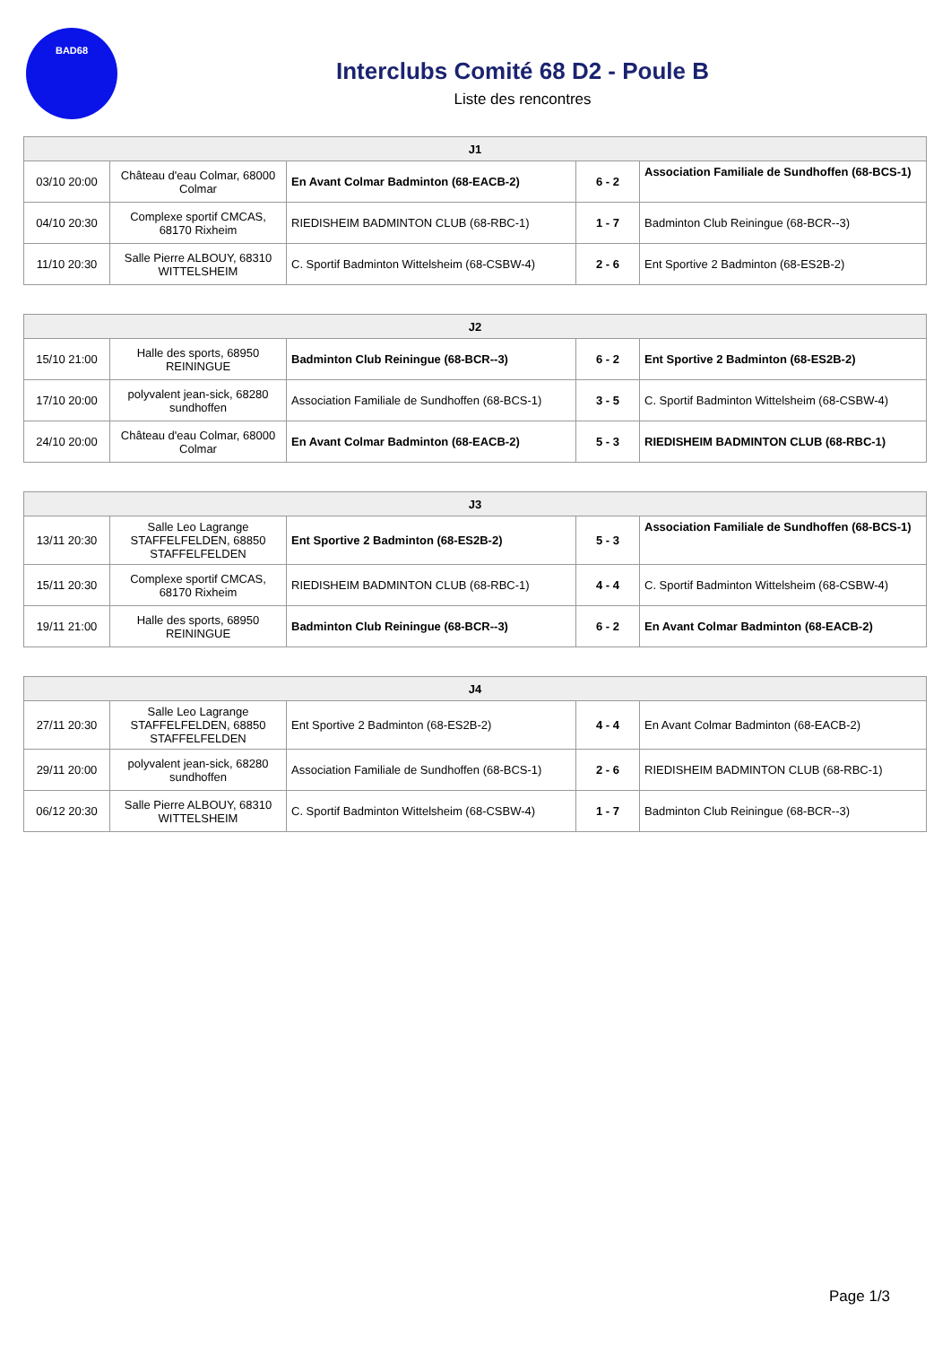BAD68
Interclubs Comité 68 D2 - Poule B
Liste des rencontres
| J1 | | | | |
| --- | --- | --- | --- | --- |
| 03/10 20:00 | Château d'eau Colmar, 68000 Colmar | En Avant Colmar Badminton (68-EACB-2) | 6 - 2 | Association Familiale de Sundhoffen (68-BCS-1) |
| 04/10 20:30 | Complexe sportif CMCAS, 68170 Rixheim | RIEDISHEIM BADMINTON CLUB (68-RBC-1) | 1 - 7 | Badminton Club Reiningue (68-BCR--3) |
| 11/10 20:30 | Salle Pierre ALBOUY, 68310 WITTELSHEIM | C. Sportif Badminton Wittelsheim (68-CSBW-4) | 2 - 6 | Ent Sportive 2 Badminton (68-ES2B-2) |
| J2 | | | | |
| --- | --- | --- | --- | --- |
| 15/10 21:00 | Halle des sports, 68950 REININGUE | Badminton Club Reiningue (68-BCR--3) | 6 - 2 | Ent Sportive 2 Badminton (68-ES2B-2) |
| 17/10 20:00 | polyvalent jean-sick, 68280 sundhoffen | Association Familiale de Sundhoffen (68-BCS-1) | 3 - 5 | C. Sportif Badminton Wittelsheim (68-CSBW-4) |
| 24/10 20:00 | Château d'eau Colmar, 68000 Colmar | En Avant Colmar Badminton (68-EACB-2) | 5 - 3 | RIEDISHEIM BADMINTON CLUB (68-RBC-1) |
| J3 | | | | |
| --- | --- | --- | --- | --- |
| 13/11 20:30 | Salle Leo Lagrange STAFFELFELDEN, 68850 STAFFELFELDEN | Ent Sportive 2 Badminton (68-ES2B-2) | 5 - 3 | Association Familiale de Sundhoffen (68-BCS-1) |
| 15/11 20:30 | Complexe sportif CMCAS, 68170 Rixheim | RIEDISHEIM BADMINTON CLUB (68-RBC-1) | 4 - 4 | C. Sportif Badminton Wittelsheim (68-CSBW-4) |
| 19/11 21:00 | Halle des sports, 68950 REININGUE | Badminton Club Reiningue (68-BCR--3) | 6 - 2 | En Avant Colmar Badminton (68-EACB-2) |
| J4 | | | | |
| --- | --- | --- | --- | --- |
| 27/11 20:30 | Salle Leo Lagrange STAFFELFELDEN, 68850 STAFFELFELDEN | Ent Sportive 2 Badminton (68-ES2B-2) | 4 - 4 | En Avant Colmar Badminton (68-EACB-2) |
| 29/11 20:00 | polyvalent jean-sick, 68280 sundhoffen | Association Familiale de Sundhoffen (68-BCS-1) | 2 - 6 | RIEDISHEIM BADMINTON CLUB (68-RBC-1) |
| 06/12 20:30 | Salle Pierre ALBOUY, 68310 WITTELSHEIM | C. Sportif Badminton Wittelsheim (68-CSBW-4) | 1 - 7 | Badminton Club Reiningue (68-BCR--3) |
Page 1/3